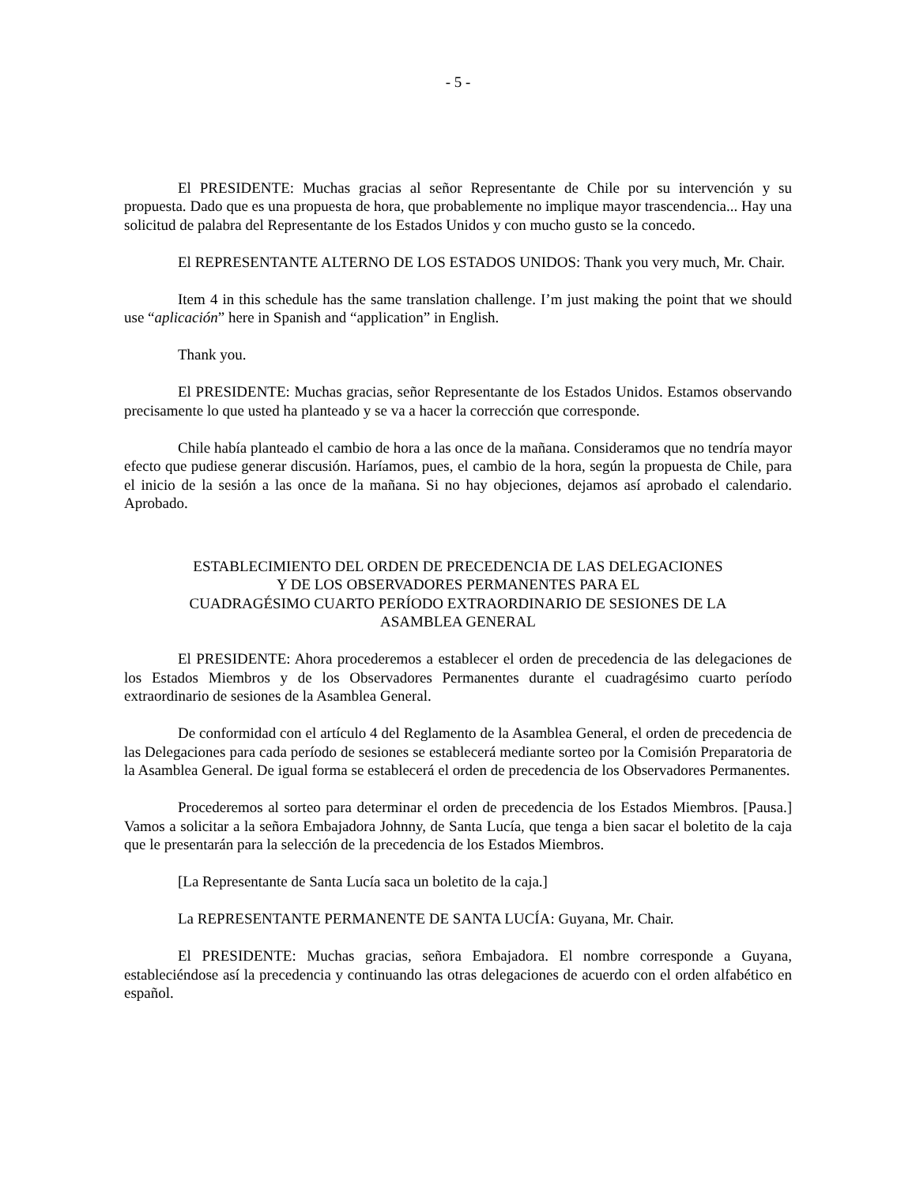- 5 -
El PRESIDENTE: Muchas gracias al señor Representante de Chile por su intervención y su propuesta. Dado que es una propuesta de hora, que probablemente no implique mayor trascendencia... Hay una solicitud de palabra del Representante de los Estados Unidos y con mucho gusto se la concedo.
El REPRESENTANTE ALTERNO DE LOS ESTADOS UNIDOS: Thank you very much, Mr. Chair.
Item 4 in this schedule has the same translation challenge. I’m just making the point that we should use “aplicación” here in Spanish and “application” in English.
Thank you.
El PRESIDENTE: Muchas gracias, señor Representante de los Estados Unidos. Estamos observando precisamente lo que usted ha planteado y se va a hacer la corrección que corresponde.
Chile había planteado el cambio de hora a las once de la mañana. Consideramos que no tendría mayor efecto que pudiese generar discusión. Haríamos, pues, el cambio de la hora, según la propuesta de Chile, para el inicio de la sesión a las once de la mañana. Si no hay objeciones, dejamos así aprobado el calendario. Aprobado.
ESTABLECIMIENTO DEL ORDEN DE PRECEDENCIA DE LAS DELEGACIONES
Y DE LOS OBSERVADORES PERMANENTES PARA EL
CUADRAGÉSIMO CUARTO PERÍODO EXTRAORDINARIO DE SESIONES DE LA
ASAMBLEA GENERAL
El PRESIDENTE: Ahora procederemos a establecer el orden de precedencia de las delegaciones de los Estados Miembros y de los Observadores Permanentes durante el cuadragésimo cuarto período extraordinario de sesiones de la Asamblea General.
De conformidad con el artículo 4 del Reglamento de la Asamblea General, el orden de precedencia de las Delegaciones para cada período de sesiones se establecerá mediante sorteo por la Comisión Preparatoria de la Asamblea General. De igual forma se establecerá el orden de precedencia de los Observadores Permanentes.
Procederemos al sorteo para determinar el orden de precedencia de los Estados Miembros. [Pausa.] Vamos a solicitar a la señora Embajadora Johnny, de Santa Lucía, que tenga a bien sacar el boletito de la caja que le presentarán para la selección de la precedencia de los Estados Miembros.
[La Representante de Santa Lucía saca un boletito de la caja.]
La REPRESENTANTE PERMANENTE DE SANTA LUCÍA: Guyana, Mr. Chair.
El PRESIDENTE: Muchas gracias, señora Embajadora. El nombre corresponde a Guyana, estableciéndose así la precedencia y continuando las otras delegaciones de acuerdo con el orden alfabético en español.